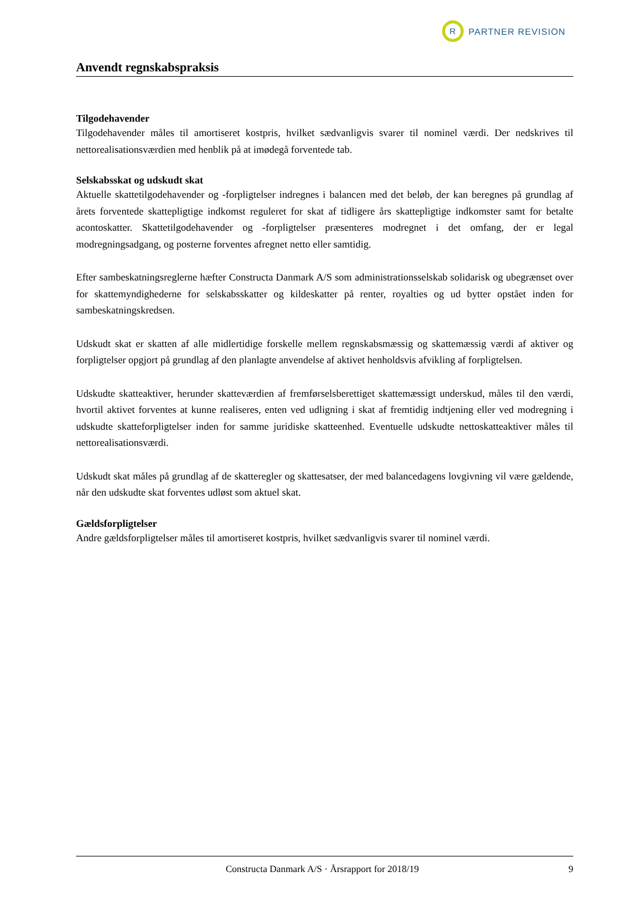R
PARTNER REVISION
Anvendt regnskabspraksis
Tilgodehavender
Tilgodehavender måles til amortiseret kostpris, hvilket sædvanligvis svarer til nominel værdi. Der nedskrives til nettorealisationsværdien med henblik på at imødegå forventede tab.
Selskabsskat og udskudt skat
Aktuelle skattetilgodehavender og -forpligtelser indregnes i balancen med det beløb, der kan beregnes på grundlag af årets forventede skattepligtige indkomst reguleret for skat af tidligere års skattepligtige indkomster samt for betalte acontoskatter. Skattetilgodehavender og -forpligtelser præsenteres modregnet i det omfang, der er legal modregningsadgang, og posterne forventes afregnet netto eller samtidig.
Efter sambeskatningsreglerne hæfter Constructa Danmark A/S som administrationsselskab solidarisk og ubegrænset over for skattemyndighederne for selskabsskatter og kildeskatter på renter, royalties og ud bytter opstået inden for sambeskatningskredsen.
Udskudt skat er skatten af alle midlertidige forskelle mellem regnskabsmæssig og skattemæssig værdi af aktiver og forpligtelser opgjort på grundlag af den planlagte anvendelse af aktivet henholdsvis afvikling af forpligtelsen.
Udskudte skatteaktiver, herunder skatteværdien af fremførselsberettiget skattemæssigt underskud, måles til den værdi, hvortil aktivet forventes at kunne realiseres, enten ved udligning i skat af fremtidig indtjening eller ved modregning i udskudte skatteforpligtelser inden for samme juridiske skatteenhed. Eventuelle udskudte nettoskatteaktiver måles til nettorealisationsværdi.
Udskudt skat måles på grundlag af de skatteregler og skattesatser, der med balancedagens lovgivning vil være gældende, når den udskudte skat forventes udløst som aktuel skat.
Gældsforpligtelser
Andre gældsforpligtelser måles til amortiseret kostpris, hvilket sædvanligvis svarer til nominel værdi.
Constructa Danmark A/S · Årsrapport for 2018/19 9